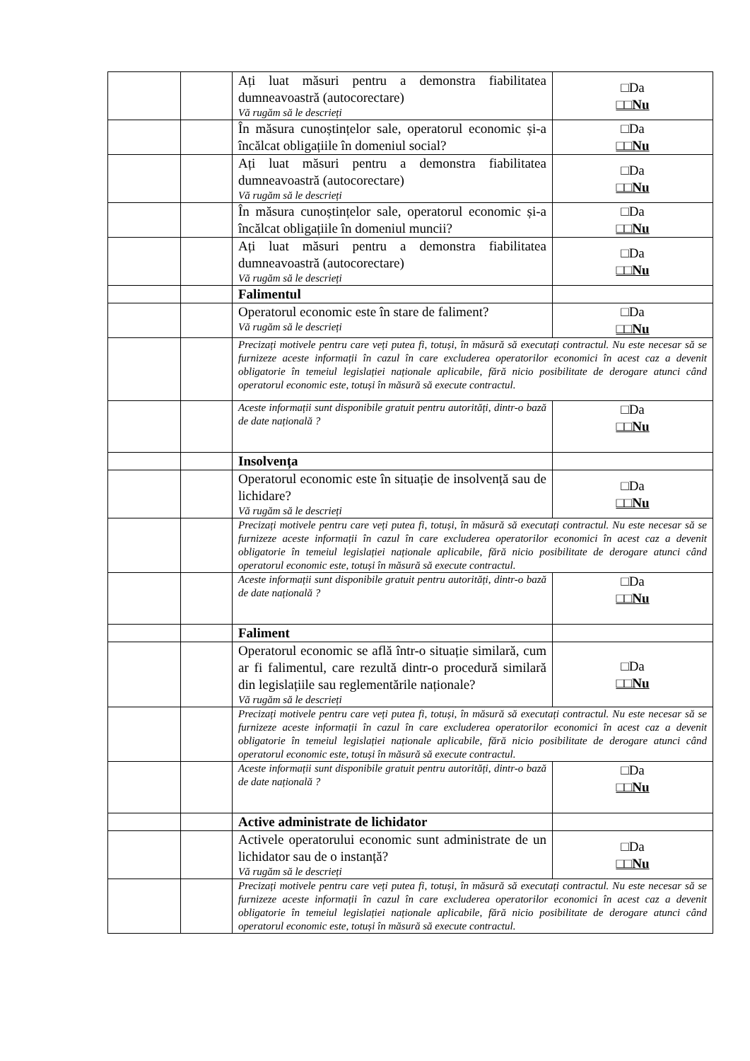| | | Ați luat măsuri pentru a demonstra fiabilitatea dumneavoastră (autocorectare) Vă rugăm să le descrieți | □Da □□Nu |
| | | În măsura cunoștințelor sale, operatorul economic și-a încălcat obligațiile în domeniul social? | □Da □□Nu |
| | | Ați luat măsuri pentru a demonstra fiabilitatea dumneavoastră (autocorectare) Vă rugăm să le descrieți | □Da □□Nu |
| | | În măsura cunoștințelor sale, operatorul economic și-a încălcat obligațiile în domeniul muncii? | □Da □□Nu |
| | | Ați luat măsuri pentru a demonstra fiabilitatea dumneavoastră (autocorectare) Vă rugăm să le descrieți | □Da □□Nu |
| | | Falimentul | |
| | | Operatorul economic este în stare de faliment? Vă rugăm să le descrieți | □Da □□Nu |
| | | Precizați motivele pentru care veți putea fi, totuși, în măsură să executați contractul. Nu este necesar să se furnizeze aceste informații în cazul în care excluderea operatorilor economici în acest caz a devenit obligatorie în temeiul legislației naționale aplicabile, fără nicio posibilitate de derogare atunci când operatorul economic este, totuși în măsură să execute contractul. | |
| | | Aceste informații sunt disponibile gratuit pentru autorități, dintr-o bază de date națională ? | □Da □□Nu |
| | | Insolvența | |
| | | Operatorul economic este în situație de insolvență sau de lichidare? Vă rugăm să le descrieți | □Da □□Nu |
| | | Precizați motivele pentru care veți putea fi, totuși, în măsură să executați contractul. Nu este necesar să se furnizeze aceste informații în cazul în care excluderea operatorilor economici în acest caz a devenit obligatorie în temeiul legislației naționale aplicabile, fără nicio posibilitate de derogare atunci când operatorul economic este, totuși în măsură să execute contractul. | |
| | | Aceste informații sunt disponibile gratuit pentru autorități, dintr-o bază de date națională ? | □Da □□Nu |
| | | Faliment | |
| | | Operatorul economic se află într-o situație similară, cum ar fi falimentul, care rezultă dintr-o procedură similară din legislațiile sau reglementările naționale? Vă rugăm să le descrieți | □Da □□Nu |
| | | Precizați motivele pentru care veți putea fi, totuși, în măsură să executați contractul. Nu este necesar să se furnizeze aceste informații în cazul în care excluderea operatorilor economici în acest caz a devenit obligatorie în temeiul legislației naționale aplicabile, fără nicio posibilitate de derogare atunci când operatorul economic este, totuși în măsură să execute contractul. | |
| | | Aceste informații sunt disponibile gratuit pentru autorități, dintr-o bază de date națională ? | □Da □□Nu |
| | | Active administrate de lichidator | |
| | | Activele operatorului economic sunt administrate de un lichidator sau de o instanță? Vă rugăm să le descrieți | □Da □□Nu |
| | | Precizați motivele pentru care veți putea fi, totuși, în măsură să executați contractul. Nu este necesar să se furnizeze aceste informații în cazul în care excluderea operatorilor economici în acest caz a devenit obligatorie în temeiul legislației naționale aplicabile, fără nicio posibilitate de derogare atunci când operatorul economic este, totuși în măsură să execute contractul. | |